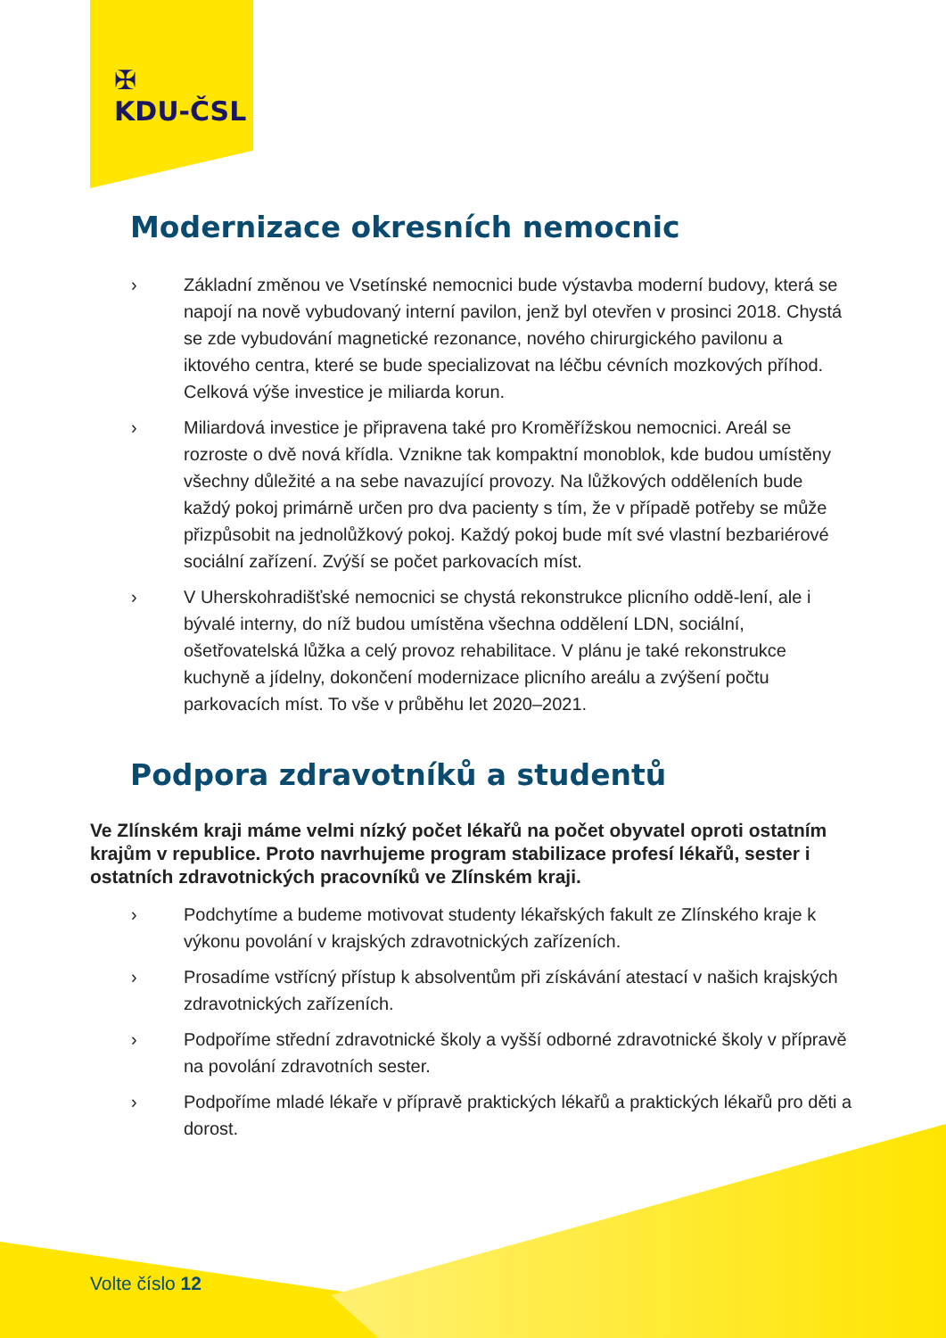✠
KDU-ČSL
Modernizace okresních nemocnic
› Základní změnou ve Vsetínské nemocnici bude výstavba moderní budovy, která se napojí na nově vybudovaný interní pavilon, jenž byl otevřen v prosinci 2018. Chystá se zde vybudování magnetické rezonance, nového chirurgického pavilonu a iktového centra, které se bude specializovat na léčbu cévních mozkových příhod. Celková výše investice je miliarda korun.
› Miliardová investice je připravena také pro Kroměřížskou nemocnici. Areál se rozroste o dvě nová křídla. Vznikne tak kompaktní monoblok, kde budou umístěny všechny důležité a na sebe navazující provozy. Na lůžkových odděleních bude každý pokoj primárně určen pro dva pacienty s tím, že v případě potřeby se může přizpůsobit na jednolůžkový pokoj. Každý pokoj bude mít své vlastní bezbariérové sociální zařízení. Zvýší se počet parkovacích míst.
› V Uherskohradišťské nemocnici se chystá rekonstrukce plicního oddě-lení, ale i bývalé interny, do níž budou umístěna všechna oddělení LDN, sociální, ošetřovatelská lůžka a celý provoz rehabilitace. V plánu je také rekonstrukce kuchyně a jídelny, dokončení modernizace plicního areálu a zvýšení počtu parkovacích míst. To vše v průběhu let 2020–2021.
Podpora zdravotníků a studentů
Ve Zlínském kraji máme velmi nízký počet lékařů na počet obyvatel oproti ostatním krajům v republice. Proto navrhujeme program stabilizace profesí lékařů, sester i ostatních zdravotnických pracovníků ve Zlínském kraji.
› Podchytíme a budeme motivovat studenty lékařských fakult ze Zlínského kraje k výkonu povolání v krajských zdravotnických zařízeních.
› Prosadíme vstřícný přístup k absolventům při získávání atestací v našich krajských zdravotnických zařízeních.
› Podpoříme střední zdravotnické školy a vyšší odborné zdravotnické školy v přípravě na povolání zdravotních sester.
› Podpoříme mladé lékaře v přípravě praktických lékařů a praktických lékařů pro děti a dorost.
Volte číslo 12